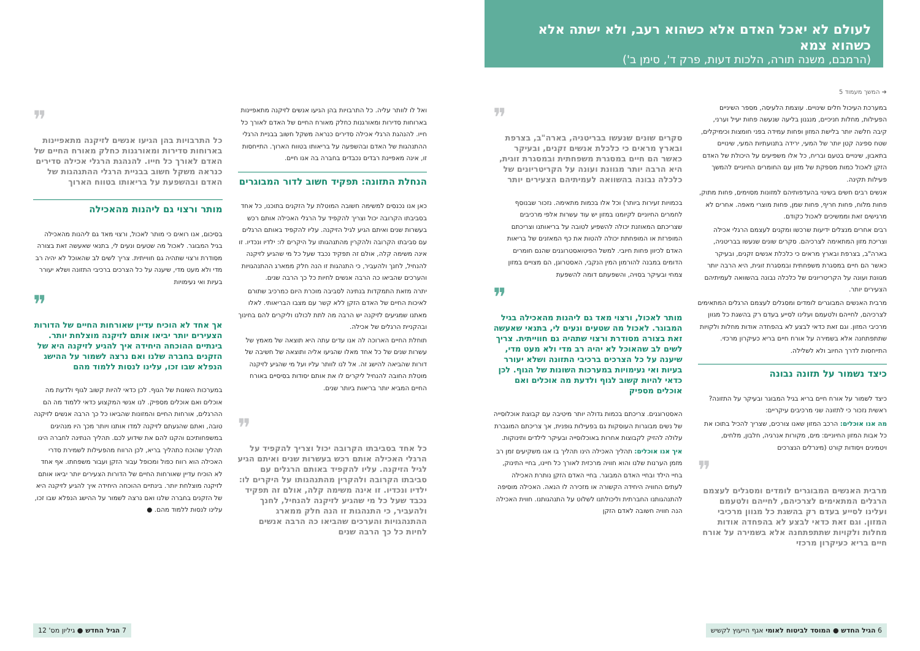לעולם לא יאכל האדם אלא כשהוא רעב, ולא ישתה אלא כשהוא צמא
(הרמבם, משנה תורה, הלכות דעות, פרק ד', סימן ב')
➜ המשך מעמוד 5
במערכת העיכול חלים שינויים. עוצמת הלעיסה, מספר השיניים הפעילות, מחלות חניכיים, מנגנון בליעה שנעשה פחות יעיל וערני, קיבה חלשה יותר בלישת המזון ופחות עמידה בפני חומצות וכימיקלים, שטח ספיגה קטן יותר של המעי, ירידה בתנועתיות המעי, שינויים בתאבון, שינויים בטעם ובריח, כל אלו משפיעים על היכולת של האדם הזקן לאכול כמות מספקת של מזון עם החומרים החיוניים להמשך פעילות תקינה.
אנשים רבים חשים בשינוי בהעדפותיהם למזונות מסוימים, פחות מתוק, פחות מלוח, פחות חריף, פחות שמן, פחות מוצרי מאפה. אחרים לא מרגישים זאת וממשיכים לאכול כקודם.
רבים אחרים מנצלים ידיעות שרכשו ומקנים לעצמם הרגלי אכילה וצריכת מזון המתאימה לצרכיהם. סקרים שונים שנעשו בבריטניה, בארה"ב, בצרפת ובארץ מראים כי כלכלת אנשים זקנים, ובעיקר כאשר הם חיים במסגרת משפחתית ובמסגרת זוגית, היא הרבה יותר מגוונת ועונה על הקריטריונים של כלכלה נבונה בהשוואה לעמיתיהם הצעירים יותר.
מרבית האנשים המבוגרים לומדים ומסגלים לעצמם הרגלים המתאימים לצרכיהם, לחייהם ולטעמם ועלינו לסייע בעדם רק בהשגת כל מגוון מרכיבי המזון. וגם זאת כדאי לבצע לא בהפחדה אודות מחלות ולקויות שתתפתחנה אלא בשמירה על אורח חיים בריא כעיקרון מרכזי. התייחסות לדרך החיוב ולא לשלילה.
כיצד נשמור על תזונה נבונה
כיצד לשמור על אורח חיים בריא בגיל המבוגר ובעיקר על התזונה? ראשית נזכור כי לתזונה שני מרכיבים עיקריים:
מה אנו אוכלים: הרכב המזון שאנו צורכים, שצריך להכיל בתוכו את כל אבות המזון החיוניים: מים, מקורות אנרגיה, חלבון, מלחים, ויטמינים ויסודות קורט (מינרלים הנצרכים
❞
מרבית האנשים המבוגרים לומדים ומסגלים לעצמם הרגלים המתאימים לצרכיהם, לחייהם ולטעמם ועלינו לסייע בעדם רק בהשגת כל מגוון מרכיבי המזון. וגם זאת כדאי לבצע לא בהפחדה אודות מחלות ולקויות שתתפתחנה אלא בשמירה על אורח חיים בריא כעיקרון מרכזי
❞
סקרים שונים שנעשו בבריטניה, בארה"ב, בצרפת ובארץ מראים כי כלכלת אנשים זקנים, ובעיקר כאשר הם חיים במסגרת משפחתית ובמסגרת זוגית, היא הרבה יותר מגוונת ועונה על הקריטריונים של כלכלה נבונה בהשוואה לעמיתיהם הצעירים יותר
בכמויות זעירות ביותר) וכל אלו בכמות מתאימה. נזכור שבנוסף לחמרים החיוניים לקיומנו במזון יש עוד עשרות אלפי מרכיבים שצריכתם המאוזנת יכולה להשפיע לטובה על בריאותנו וצריכתם המופרזת או המופחתת יכולה להטות את כף המאזנים של בריאות האדם לכיוון פחות חיובי. למשל הפיטואסטרוגנים שהנם חומרים הדומים במבנה להורמון המין הנקבי, האסטרוגן, הם מצויים במזון צמחי ובעיקר בסויה, והשפעתם דומה להשפעת
❞
מותר לאכול, ורצוי מאד גם ליהנות מהאכילה בגיל המבוגר. לאכול מה שטעים ונעים לי, בתנאי שאעשה זאת בצורה מסודרת ורצוי שתהיה גם חווייתית. צריך לשים לב שהאוכל לא יהיה רב מדי ולא מעט מדי, שיענה על כל הצרכים ברכיבי התזונה ושלא יעורר בעיות ואי נעימויות במערכות השונות של הגוף. לכן כדאי להיות קשוב לגוף ולדעת מה אוכלים ואם אוכלים מספיק
האסטרוגנים. צריכתם בכמות גדולה יותר מיטיבה עם קבוצת אוכלוסייה של נשים מבוגרות העוסקות גם בפעילות גופנית, אך צריכתם המוגברת עלולה להזיק לקבוצות אחרות באוכלוסייה ובעיקר לילדים ותינוקות.
איך אנו אוכלים: תהליך האכילה הינו תהליך בו אנו משקיעים זמן רב מזמן הערנות שלנו והוא חוויה מרכזית לאורך כל חיינו, בחיי התינוק, בחיי הילד ובחיי האדם המבוגר. בחיי האדם הזקן נותרת האכילה לעתים החוויה היחידה הקשורה או מזכירה לו הנאה. האכילה מוסיפה להתנהגותנו החברתית וליכולתנו לשלוט על התנהגותנו. חווית האכילה הנה חוויה חשובה לאדם הזקן
6 הגיל החדש ● המוסד לביטוח לאומי אגף הייעוץ לקשיש
ואל לו לוותר עליה. כל התרבויות בהן הגיעו אנשים לזיקנה מתאפיינות בארוחות סדירות ומאורגנות כחלק מאורח החיים של האדם לאורך כל חייו. להנהגת הרגלי אכילה סדירים כנראה משקל חשוב בבניית הרגלי ההתנהגות של האדם ובהשפעה על בריאותו בטווח הארוך. התייחסות זו, אינה מאפיינת רבדים נכבדים בחברה בה אנו חיים.
הנחלת התזונה: תפקיד חשוב לדור המבוגרים
כאן אנו נכנסים למשימה חשובה המוטלת על הזקנים בתוכנו, כל אחד בסביבתו הקרובה יכול וצריך להקפיד על הרגלי האכילה אותם רכש בעשרות שנים ואיתם הגיע לגיל הזיקנה. עליו להקפיד באותם הרגלים עם סביבתו הקרובה ולהקרין מהתנהגותו על היקרים לו: ילדיו ונכדיו. זו אינה משימה קלה, אולם זה תפקיד נכבד שעל כל מי שהגיע לזיקנה להנחיל, לחנך ולהעביר, כי התנהגות זו הנה חלק ממארג ההתנהגויות והערכים שהביאו כה הרבה אנשים לחיות כל כך הרבה שנים.
יתרה מזאת התמקדות בנתינה לסביבה מוכרת היום כמרכיב שתורם לאיכות החיים של האדם הזקן ללא קשר עם מצבו הבריאותי. לאלו מאתנו שמגיעים לזיקנה יש הרבה מה לתת לכולנו וליקרים להם בחינוך ובהקניית הרגלים של אכילה.
תוחלת החיים הארוכה לה אנו עדים עתה היא תוצאה של מאמץ של עשרות שנים של כל אחד מאלו שהגיעו אליה ותוצאה של חשיבה של דורות שהביאה להישג זה. אל לנו לוותר עליו ועל מי שהגיע לזיקנה מוטלת החובה להנחיל ליקרים לו את אותם יסודות בסיסיים באורח החיים המביא יותר בריאות ביותר שנים.
❞
כל אחד בסביבתו הקרובה יכול וצריך להקפיד על הרגלי האכילה אותם רכש בעשרות שנים ואיתם הגיע לגיל הזיקנה. עליו להקפיד באותם הרגלים עם סביבתו הקרובה ולהקרין מהתנהגותו על היקרים לו: ילדיו ונכדיו. זו אינה משימה קלה, אולם זה תפקיד נכבד שעל כל מי שהגיע לזיקנה להנחיל, לחנך ולהעביר, כי התנהגות זו הנה חלק ממארג ההתנהגויות והערכים שהביאו כה הרבה אנשים לחיות כל כך הרבה שנים
❞
כל התרבויות בהן הגיעו אנשים לזיקנה מתאפיינות בארוחות סדירות ומאורגנות כחלק מאורח החיים של האדם לאורך כל חייו. להנהגת הרגלי אכילה סדירים כנראה משקל חשוב בבניית הרגלי ההתנהגות של האדם ובהשפעת על בריאותו בטווח הארוך
מותר ורצוי גם ליהנות מהאכילה
בסיכום, אנו רואים כי מותר לאכול, ורצוי מאד גם ליהנות מהאכילה בגיל המבוגר. לאכול מה שטעים ונעים לי, בתנאי שאעשה זאת בצורה מסודרת ורצוי שתהיה גם חווייתית. צריך לשים לב שהאוכל לא יהיה רב מדי ולא מעט מדי, שיענה על כל הצרכים ברכיבי התזונה ושלא יעורר בעיות ואי נעימויות
❞
אך אחד לא הוכיח עדיין שאורחות החיים של הדורות הצעירים יותר יביאו אותם לזיקנה מוצלחת יותר. בינתיים ההוכחה היחידה איך להגיע לזיקנה היא של הזקנים בחברה שלנו ואם נרצה לשמור על ההישג הנפלא שבו זכו, עלינו לנסות ללמוד מהם
במערכות השונות של הגוף. לכן כדאי להיות קשוב לגוף ולדעת מה אוכלים ואם אוכלים מספיק. לנו אנשי המקצוע כדאי ללמוד מה הם ההרגלים, אורחות החיים והמזונות שהביאו כל כך הרבה אנשים לזיקנה טובה, ואתם שהגעתם לזיקנה למדו אותנו ויותר מכך היו מנהיגים במשפחותיכם והקנו להם את שידוע לכם. תהליך הנתינה לחברה הינו תהליך שהוכח כתהליך בריא, לכן הרווח מהפעילות לשמירת סדרי האכילה הוא רווח כפול ומכופל עבור הזקן ועבור משפחתו. אף אחד לא הוכיח עדיין שאורחות החיים של הדורות הצעירים יותר יביאו אותם לזיקנה מוצלחת יותר. בינתיים ההוכחה היחידה איך להגיע לזיקנה היא של הזקנים בחברה שלנו ואם נרצה לשמור על ההישג הנפלא שבו זכו, עלינו לנסות ללמוד מהם. ●
7 הגיל החדש ● גיליון מס' 12